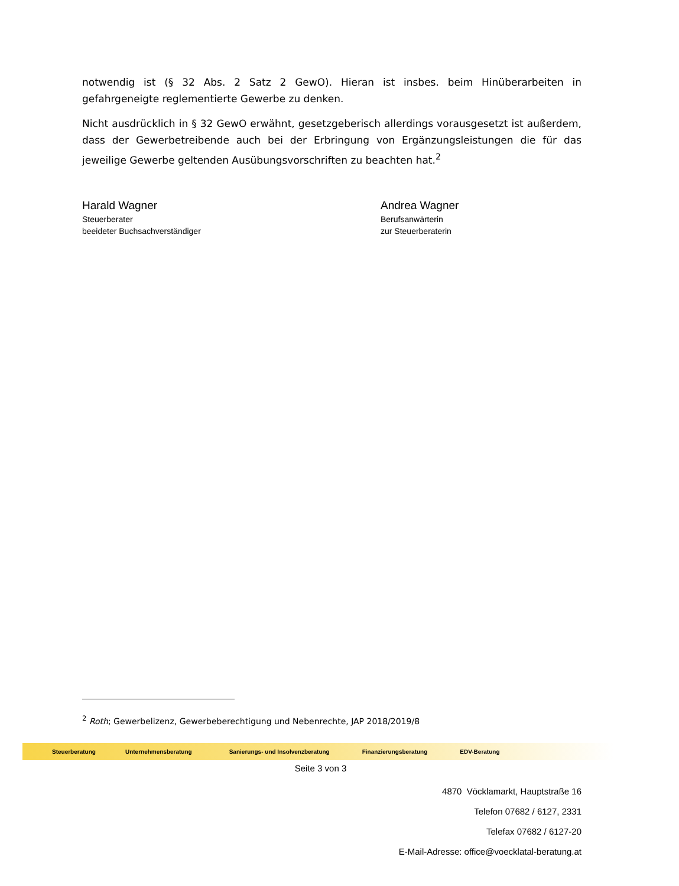notwendig ist (§ 32 Abs. 2 Satz 2 GewO). Hieran ist insbes. beim Hinüberarbeiten in gefahrgeneigte reglementierte Gewerbe zu denken.
Nicht ausdrücklich in § 32 GewO erwähnt, gesetzgeberisch allerdings vorausgesetzt ist außerdem, dass der Gewerbetreibende auch bei der Erbringung von Ergänzungsleistungen die für das jeweilige Gewerbe geltenden Ausübungsvorschriften zu beachten hat.<sup>2</sup>
Harald Wagner
Steuerberater
beeideter Buchsachverständiger
Andrea Wagner
Berufsanwärterin
zur Steuerberaterin
<sup>2</sup> Roth; Gewerbelizenz, Gewerbeberechtigung und Nebenrechte, JAP 2018/2019/8
Steuerberatung Unternehmensberatung Sanierungs- und Insolvenzberatung Finanzierungsberatung EDV-Beratung
Seite 3 von 3
4870 Vöcklamarkt, Hauptstraße 16
Telefon 07682 / 6127, 2331
Telefax 07682 / 6127-20
E-Mail-Adresse: office@voecklatal-beratung.at